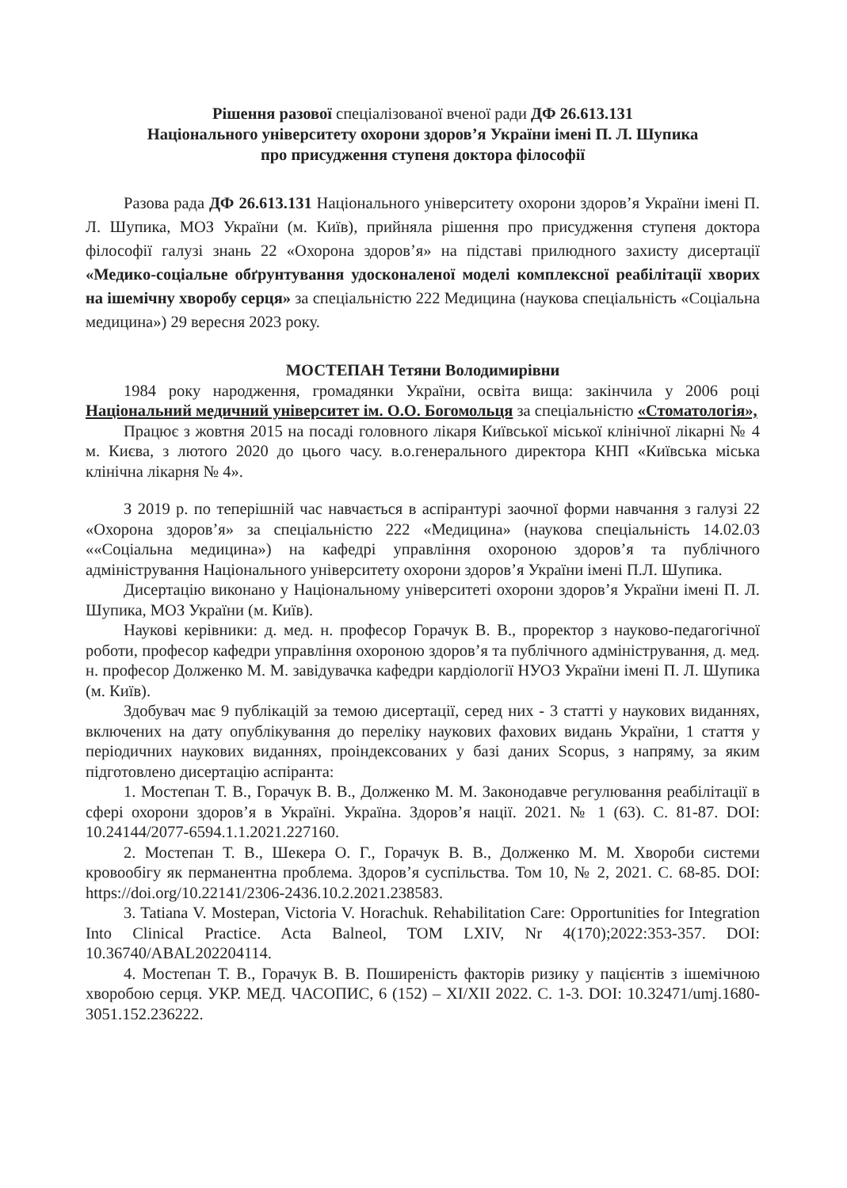Рішення разової спеціалізованої вченої ради ДФ 26.613.131
Національного університету охорони здоров’я України імені П. Л. Шупика
про присудження ступеня доктора філософії
Разова рада ДФ 26.613.131 Національного університету охорони здоров’я України імені П. Л. Шупика, МОЗ України (м. Київ), прийняла рішення про присудження ступеня доктора філософії галузі знань 22 «Охорона здоров’я» на підставі прилюдного захисту дисертації «Медико-соціальне обґрунтування удосконаленої моделі комплексної реабілітації хворих на ішемічну хворобу серця» за спеціальністю 222 Медицина (наукова спеціальність «Соціальна медицина») 29 вересня 2023 року.
МОСТЕПАН Тетяни Володимирівни
1984 року народження, громадянки України, освіта вища: закінчила у 2006 році Національний медичний університет ім. О.О. Богомольця за спеціальністю «Стоматологія»,
Працює з жовтня 2015 на посаді головного лікаря Київської міської клінічної лікарні № 4 м. Києва, з лютого 2020 до цього часу. в.о.генерального директора КНП «Київська міська клінічна лікарня № 4».
З 2019 р. по теперішній час навчається в аспірантурі заочної форми навчання з галузі 22 «Охорона здоров’я» за спеціальністю 222 «Медицина» (наукова спеціальність 14.02.03 ««Соціальна медицина») на кафедрі управління охороною здоров’я та публічного адміністрування Національного університету охорони здоров’я України імені П.Л. Шупика.
Дисертацію виконано у Національному університеті охорони здоров’я України імені П. Л. Шупика, МОЗ України (м. Київ).
Наукові керівники: д. мед. н. професор Горачук В. В., проректор з науково-педагогічної роботи, професор кафедри управління охороною здоров’я та публічного адміністрування, д. мед. н. професор Долженко М. М. завідувачка кафедри кардіології НУОЗ України імені П. Л. Шупика (м. Київ).
Здобувач має 9 публікацій за темою дисертації, серед них - 3 статті у наукових виданнях, включених на дату опублікування до переліку наукових фахових видань України, 1 стаття у періодичних наукових виданнях, проіндексованих у базі даних Scopus, з напряму, за яким підготовлено дисертацію аспіранта:
1. Мостепан Т. В., Горачук В. В., Долженко М. М. Законодавче регулювання реабілітації в сфері охорони здоров’я в Україні. Україна. Здоров’я нації. 2021. № 1 (63). С. 81-87. DOI: 10.24144/2077-6594.1.1.2021.227160.
2. Мостепан Т. В., Шекера О. Г., Горачук В. В., Долженко М. М. Хвороби системи кровообігу як перманентна проблема. Здоров’я суспільства. Том 10, № 2, 2021. С. 68-85. DOI: https://doi.org/10.22141/2306-2436.10.2.2021.238583.
3. Tatiana V. Mostepan, Victoria V. Horachuk. Rehabilitation Care: Opportunities for Integration Into Clinical Practice. Acta Balneol, TOM LXIV, Nr 4(170);2022:353-357. DOI: 10.36740/ABAL202204114.
4. Мостепан Т. В., Горачук В. В. Поширеність факторів ризику у пацієнтів з ішемічною хворобою серця. УКР. МЕД. ЧАСОПИС, 6 (152) – XI/XII 2022. С. 1-3. DOI: 10.32471/umj.1680-3051.152.236222.